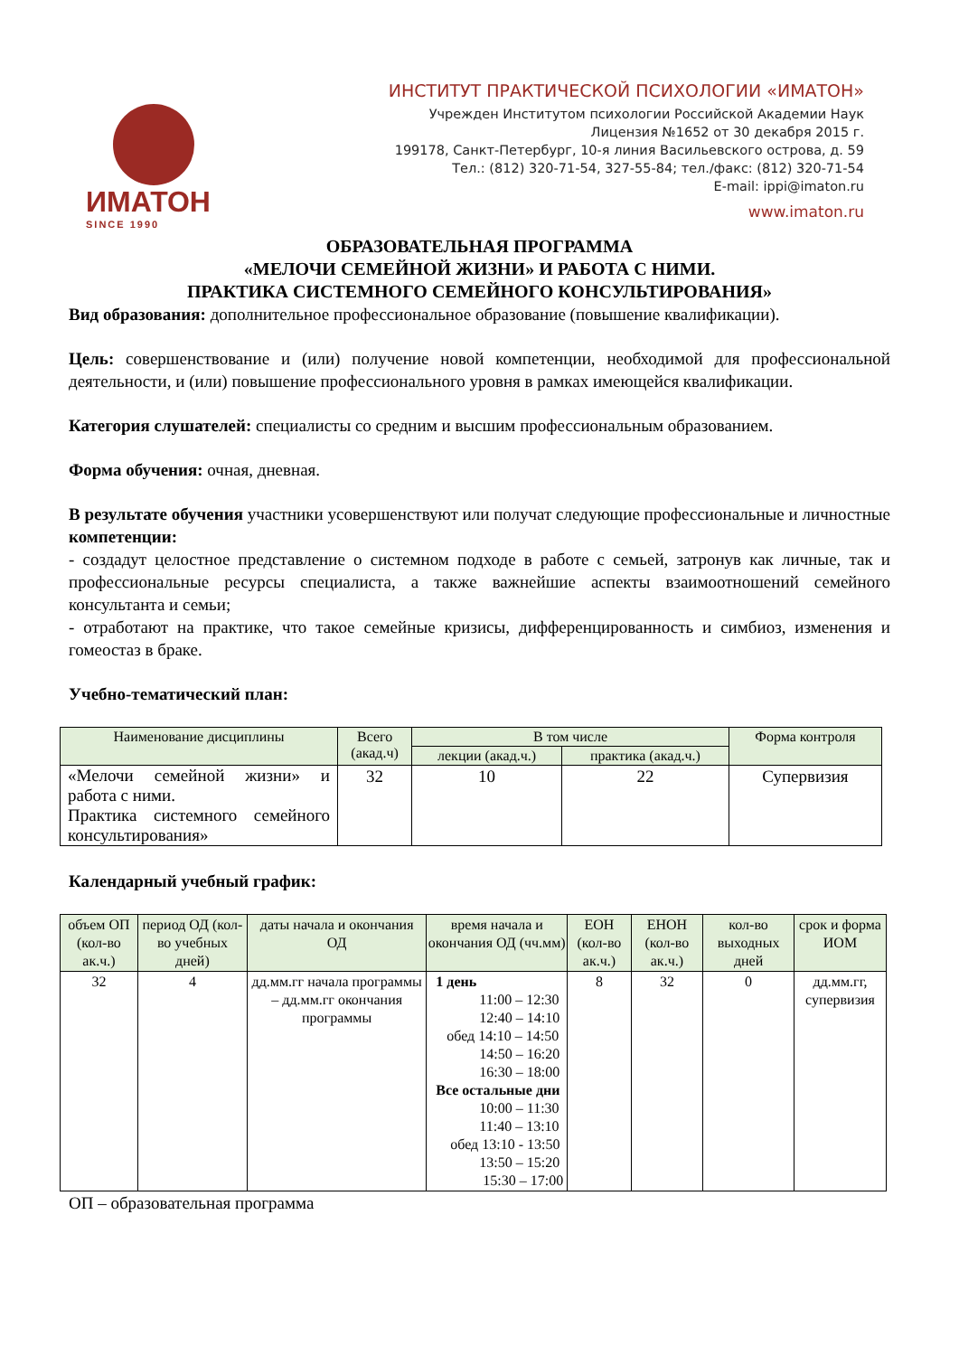ИМАТОН
SINCE 1990
ИНСТИТУТ ПРАКТИЧЕСКОЙ ПСИХОЛОГИИ «ИМАТОН»
Учрежден Институтом психологии Российской Академии Наук
Лицензия №1652 от 30 декабря 2015 г.
199178, Санкт-Петербург, 10-я линия Васильевского острова, д. 59
Тел.: (812) 320-71-54, 327-55-84; тел./факс: (812) 320-71-54
E-mail: ippi@imaton.ru
www.imaton.ru
ОБРАЗОВАТЕЛЬНАЯ ПРОГРАММА
«МЕЛОЧИ СЕМЕЙНОЙ ЖИЗНИ» И РАБОТА С НИМИ.
ПРАКТИКА СИСТЕМНОГО СЕМЕЙНОГО КОНСУЛЬТИРОВАНИЯ»
Вид образования: дополнительное профессиональное образование (повышение квалификации).
Цель: совершенствование и (или) получение новой компетенции, необходимой для профессиональной деятельности, и (или) повышение профессионального уровня в рамках имеющейся квалификации.
Категория слушателей: специалисты со средним и высшим профессиональным образованием.
Форма обучения: очная, дневная.
В результате обучения участники усовершенствуют или получат следующие профессиональные и личностные компетенции:
- создадут целостное представление о системном подходе в работе с семьей, затронув как личные, так и профессиональные ресурсы специалиста, а также важнейшие аспекты взаимоотношений семейного консультанта и семьи;
- отработают на практике, что такое семейные кризисы, дифференцированность и симбиоз, изменения и гомеостаз в браке.
Учебно-тематический план:
| Наименование дисциплины | Всего (акад.ч) | В том числе | | Форма контроля |
| --- | --- | --- | --- | --- |
| | | лекции (акад.ч.) | практика (акад.ч.) | |
| «Мелочи семейной жизни» и работа с ними. Практика системного семейного консультирования» | 32 | 10 | 22 | Супервизия |
Календарный учебный график:
| объем ОП (кол-во ак.ч.) | период ОД (кол-во учебных дней) | даты начала и окончания ОД | время начала и окончания ОД (чч.мм) | ЕОН (кол-во ак.ч.) | ЕНОН (кол-во ак.ч.) | кол-во выходных дней | срок и форма ИОМ |
| --- | --- | --- | --- | --- | --- | --- | --- |
| 32 | 4 | дд.мм.гг начала программы – дд.мм.гг окончания программы | 1 день 11:00 – 12:30 12:40 – 14:10 обед 14:10 – 14:50 14:50 – 16:20 16:30 – 18:00 Все остальные дни 10:00 – 11:30 11:40 – 13:10 обед 13:10 - 13:50 13:50 – 15:20 15:30 – 17:00 | 8 | 32 | 0 | дд.мм.гг, супервизия |
ОП – образовательная программа